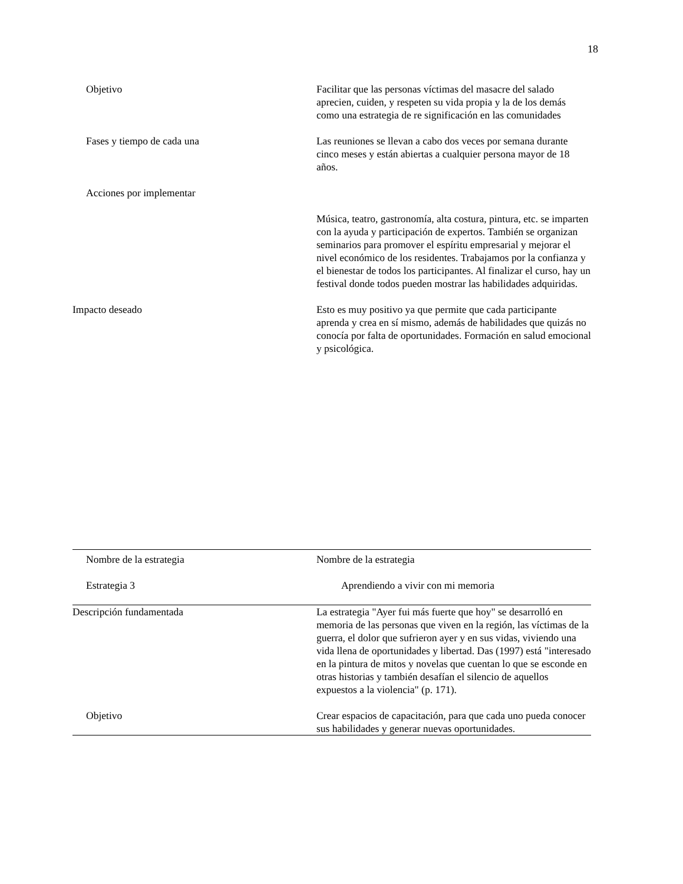18
| Objetivo | Facilitar que las personas víctimas del masacre del salado aprecien, cuiden, y respeten su vida propia y la de los demás como una estrategia de re significación en las comunidades |
| Fases y tiempo de cada una | Las reuniones se llevan a cabo dos veces por semana durante cinco meses y están abiertas a cualquier persona mayor de 18 años. |
| Acciones por implementar | Música, teatro, gastronomía, alta costura, pintura, etc. se imparten con la ayuda y participación de expertos. También se organizan seminarios para promover el espíritu empresarial y mejorar el nivel económico de los residentes. Trabajamos por la confianza y el bienestar de todos los participantes. Al finalizar el curso, hay un festival donde todos pueden mostrar las habilidades adquiridas. |
| Impacto deseado | Esto es muy positivo ya que permite que cada participante aprenda y crea en sí mismo, además de habilidades que quizás no conocía por falta de oportunidades. Formación en salud emocional y psicológica. |
| Nombre de la estrategia Estrategia 3 | Nombre de la estrategia Aprendiendo a vivir con mi memoria |
| Descripción fundamentada | La estrategia "Ayer fui más fuerte que hoy" se desarrolló en memoria de las personas que viven en la región, las víctimas de la guerra, el dolor que sufrieron ayer y en sus vidas, viviendo una vida llena de oportunidades y libertad. Das (1997) está "interesado en la pintura de mitos y novelas que cuentan lo que se esconde en otras historias y también desafían el silencio de aquellos expuestos a la violencia" (p. 171). |
| Objetivo | Crear espacios de capacitación, para que cada uno pueda conocer sus habilidades y generar nuevas oportunidades. |